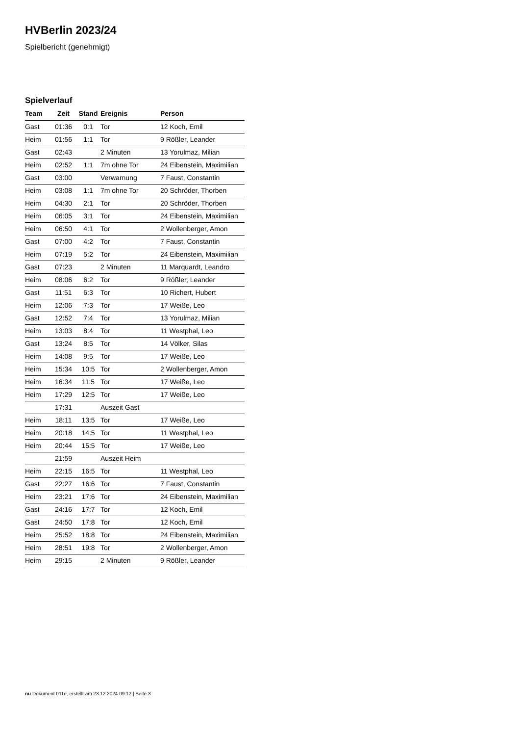HVBerlin 2023/24
Spielbericht (genehmigt)
Spielverlauf
| Team | Zeit | Stand | Ereignis | Person |
| --- | --- | --- | --- | --- |
| Gast | 01:36 | 0:1 | Tor | 12 Koch, Emil |
| Heim | 01:56 | 1:1 | Tor | 9 Rößler, Leander |
| Gast | 02:43 | | 2 Minuten | 13 Yorulmaz, Milian |
| Heim | 02:52 | 1:1 | 7m ohne Tor | 24 Eibenstein, Maximilian |
| Gast | 03:00 | | Verwarnung | 7 Faust, Constantin |
| Heim | 03:08 | 1:1 | 7m ohne Tor | 20 Schröder, Thorben |
| Heim | 04:30 | 2:1 | Tor | 20 Schröder, Thorben |
| Heim | 06:05 | 3:1 | Tor | 24 Eibenstein, Maximilian |
| Heim | 06:50 | 4:1 | Tor | 2 Wollenberger, Amon |
| Gast | 07:00 | 4:2 | Tor | 7 Faust, Constantin |
| Heim | 07:19 | 5:2 | Tor | 24 Eibenstein, Maximilian |
| Gast | 07:23 | | 2 Minuten | 11 Marquardt, Leandro |
| Heim | 08:06 | 6:2 | Tor | 9 Rößler, Leander |
| Gast | 11:51 | 6:3 | Tor | 10 Richert, Hubert |
| Heim | 12:06 | 7:3 | Tor | 17 Weiße, Leo |
| Gast | 12:52 | 7:4 | Tor | 13 Yorulmaz, Milian |
| Heim | 13:03 | 8:4 | Tor | 11 Westphal, Leo |
| Gast | 13:24 | 8:5 | Tor | 14 Völker, Silas |
| Heim | 14:08 | 9:5 | Tor | 17 Weiße, Leo |
| Heim | 15:34 | 10:5 | Tor | 2 Wollenberger, Amon |
| Heim | 16:34 | 11:5 | Tor | 17 Weiße, Leo |
| Heim | 17:29 | 12:5 | Tor | 17 Weiße, Leo |
| | 17:31 | | Auszeit Gast | |
| Heim | 18:11 | 13:5 | Tor | 17 Weiße, Leo |
| Heim | 20:18 | 14:5 | Tor | 11 Westphal, Leo |
| Heim | 20:44 | 15:5 | Tor | 17 Weiße, Leo |
| | 21:59 | | Auszeit Heim | |
| Heim | 22:15 | 16:5 | Tor | 11 Westphal, Leo |
| Gast | 22:27 | 16:6 | Tor | 7 Faust, Constantin |
| Heim | 23:21 | 17:6 | Tor | 24 Eibenstein, Maximilian |
| Gast | 24:16 | 17:7 | Tor | 12 Koch, Emil |
| Gast | 24:50 | 17:8 | Tor | 12 Koch, Emil |
| Heim | 25:52 | 18:8 | Tor | 24 Eibenstein, Maximilian |
| Heim | 28:51 | 19:8 | Tor | 2 Wollenberger, Amon |
| Heim | 29:15 | | 2 Minuten | 9 Rößler, Leander |
nu.Dokument 011e, erstellt am 23.12.2024 09:12 | Seite 3